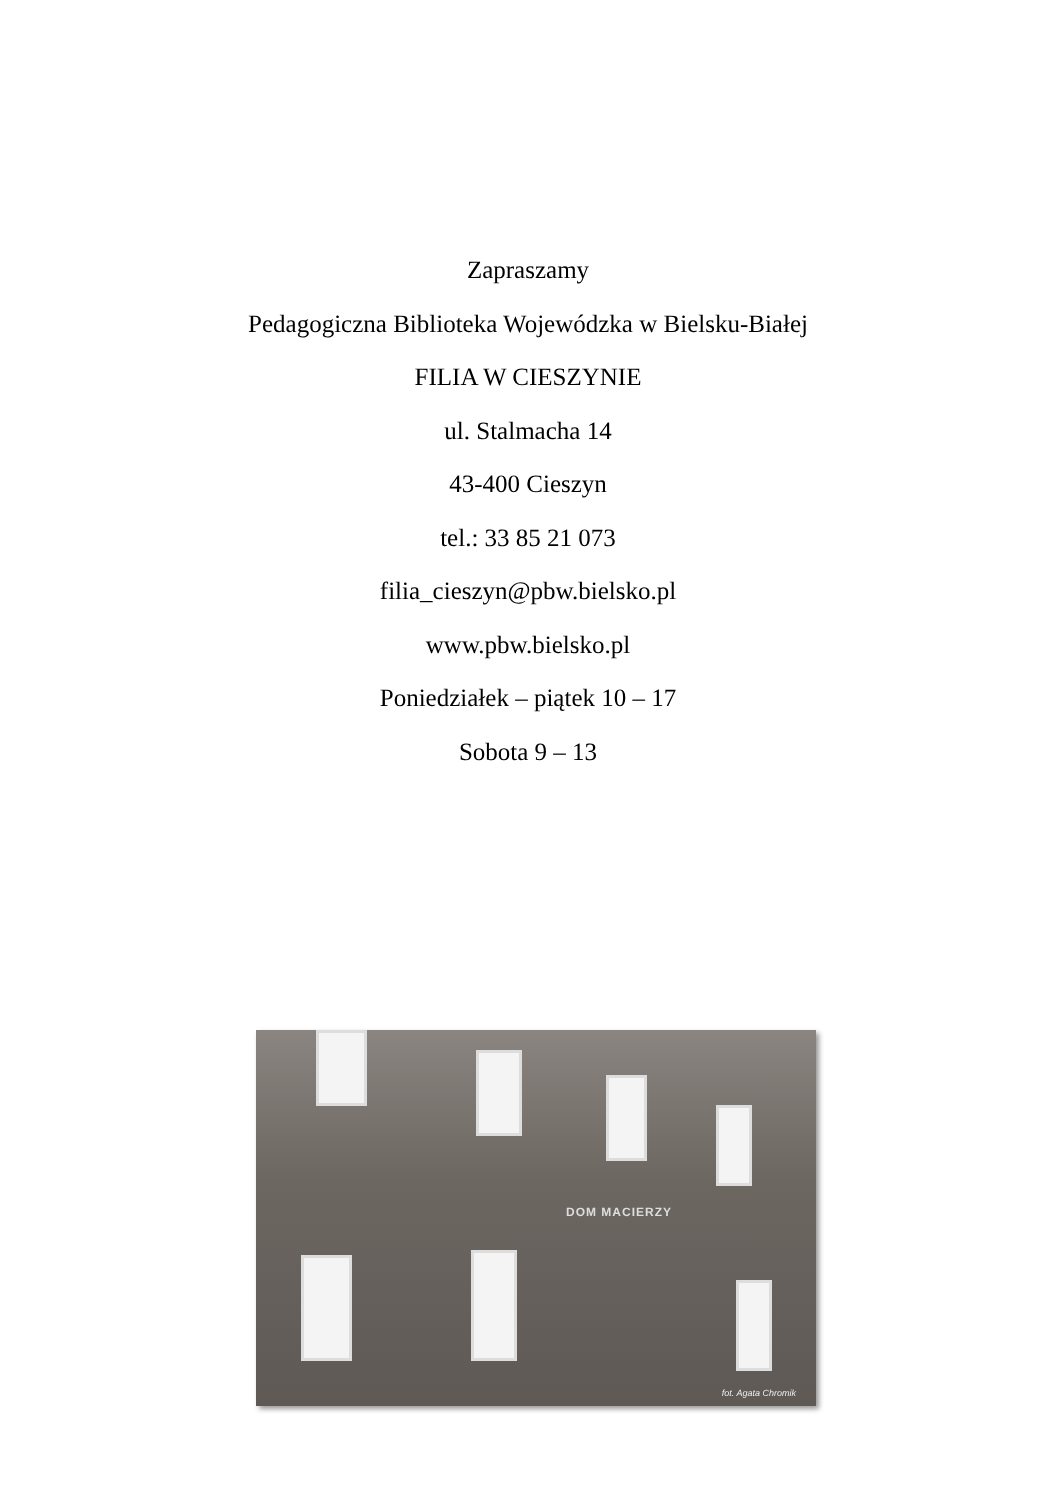Zapraszamy
Pedagogiczna Biblioteka Wojewódzka w Bielsku-Białej
FILIA W CIESZYNIE
ul. Stalmacha 14
43-400 Cieszyn
tel.: 33 85 21 073
filia_cieszyn@pbw.bielsko.pl
www.pbw.bielsko.pl
Poniedziałek – piątek 10 – 17
Sobota 9 – 13
DOM MACIERZY
fot. Agata Chromik